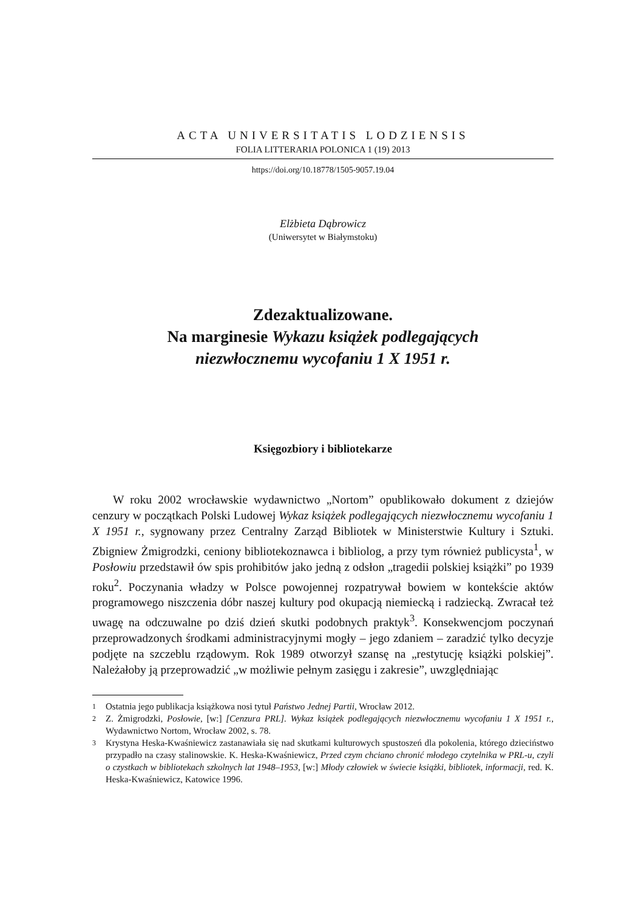ACTA UNIVERSITATIS LODZIENSIS
FOLIA LITTERARIA POLONICA 1 (19) 2013
https://doi.org/10.18778/1505-9057.19.04
Elżbieta Dąbrowicz
(Uniwersytet w Białymstoku)
Zdezaktualizowane.
Na marginesie Wykazu książek podlegających
niezwłocznemu wycofaniu 1 X 1951 r.
Księgozbiory i bibliotekarze
W roku 2002 wrocławskie wydawnictwo „Nortom” opublikowało dokument z dziejów cenzury w początkach Polski Ludowej Wykaz książek podlegających niezwłocznemu wycofaniu 1 X 1951 r., sygnowany przez Centralny Zarząd Bibliotek w Ministerstwie Kultury i Sztuki. Zbigniew Żmigrodzki, ceniony bibliotekoznawca i bibliolog, a przy tym również publicysta<sup>1</sup>, w Posłowiu przedstawił ów spis prohibitów jako jedną z odsłon „tragedii polskiej książki” po 1939 roku<sup>2</sup>. Poczynania władzy w Polsce powojennej rozpatrywał bowiem w kontekście aktów programowego niszczenia dóbr naszej kultury pod okupacją niemiecką i radziecką. Zwracał też uwagę na odczuwalne po dziś dzień skutki podobnych praktyk<sup>3</sup>. Konsekwencjom poczynań przeprowadzonych środkami administracyjnymi mogły – jego zdaniem – zaradzić tylko decyzje podjęte na szczeblu rządowym. Rok 1989 otworzył szansę na „restytucję książki polskiej”. Należałoby ją przeprowadzić „w możliwie pełnym zasięgu i zakresie”, uwzględniając
1
Ostatnia jego publikacja książkowa nosi tytuł Państwo Jednej Partii, Wrocław 2012.
2
Z. Żmigrodzki, Posłowie, [w:] [Cenzura PRL]. Wykaz książek podlegających niezwłocznemu wycofaniu 1 X 1951 r., Wydawnictwo Nortom, Wrocław 2002, s. 78.
3
Krystyna Heska-Kwaśniewicz zastanawiała się nad skutkami kulturowych spustoszeń dla pokolenia, którego dzieciństwo przypadło na czasy stalinowskie. K. Heska-Kwaśniewicz, Przed czym chciano chronić młodego czytelnika w PRL-u, czyli o czystkach w bibliotekach szkolnych lat 1948–1953, [w:] Młody człowiek w świecie książki, bibliotek, informacji, red. K. Heska-Kwaśniewicz, Katowice 1996.